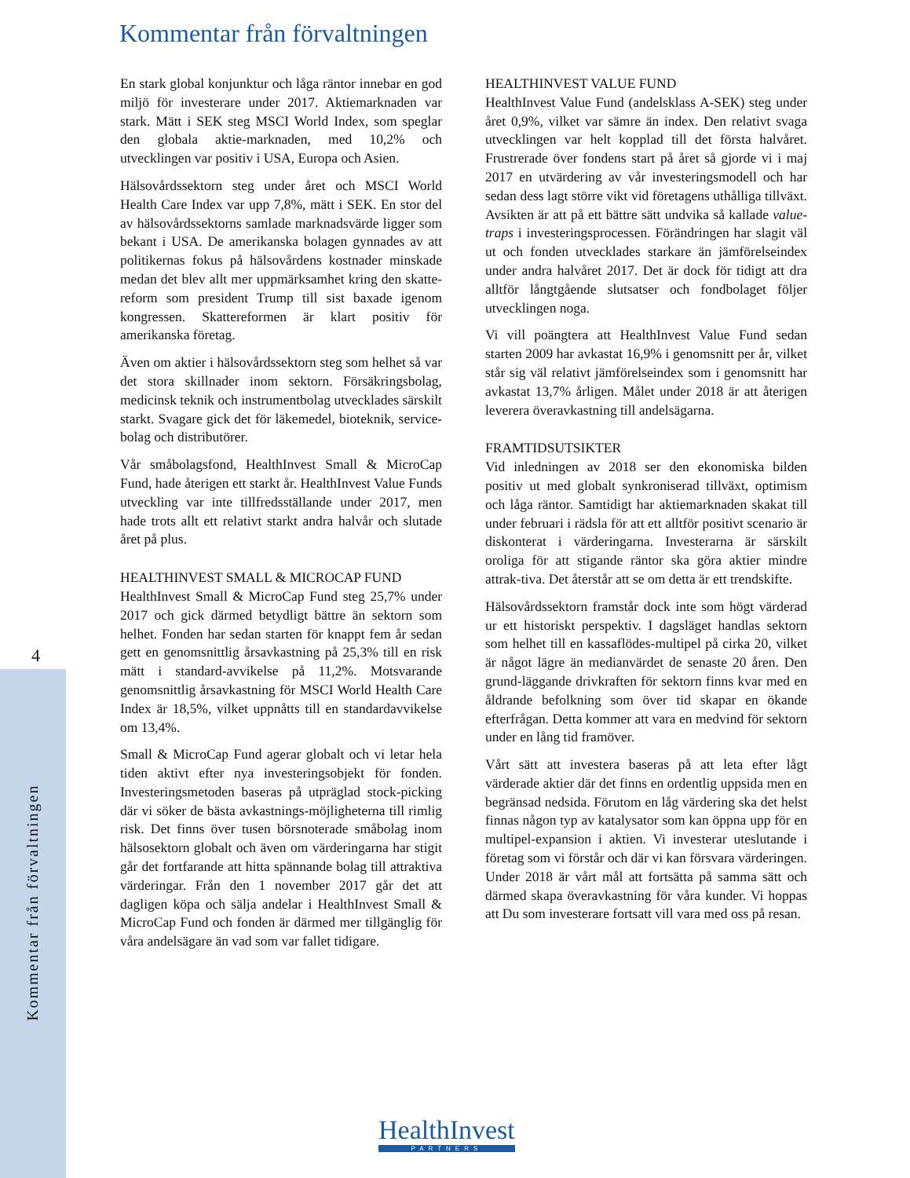4
Kommentar från förvaltningen
Kommentar från förvaltningen
En stark global konjunktur och låga räntor innebar en god miljö för investerare under 2017. Aktiemarknaden var stark. Mätt i SEK steg MSCI World Index, som speglar den globala aktie-marknaden, med 10,2% och utvecklingen var positiv i USA, Europa och Asien.
Hälsovårdssektorn steg under året och MSCI World Health Care Index var upp 7,8%, mätt i SEK. En stor del av hälsovårdssektorns samlade marknadsvärde ligger som bekant i USA. De amerikanska bolagen gynnades av att politikernas fokus på hälsovårdens kostnader minskade medan det blev allt mer uppmärksamhet kring den skatte-reform som president Trump till sist baxade igenom kongressen. Skattereformen är klart positiv för amerikanska företag.
Även om aktier i hälsovårdssektorn steg som helhet så var det stora skillnader inom sektorn. Försäkringsbolag, medicinsk teknik och instrumentbolag utvecklades särskilt starkt. Svagare gick det för läkemedel, bioteknik, service-bolag och distributörer.
Vår småbolagsfond, HealthInvest Small & MicroCap Fund, hade återigen ett starkt år. HealthInvest Value Funds utveckling var inte tillfredsställande under 2017, men hade trots allt ett relativt starkt andra halvår och slutade året på plus.
HEALTHINVEST SMALL & MICROCAP FUND
HealthInvest Small & MicroCap Fund steg 25,7% under 2017 och gick därmed betydligt bättre än sektorn som helhet. Fonden har sedan starten för knappt fem år sedan gett en genomsnittlig årsavkastning på 25,3% till en risk mätt i standard-avvikelse på 11,2%. Motsvarande genomsnittlig årsavkastning för MSCI World Health Care Index är 18,5%, vilket uppnåtts till en standardavvikelse om 13,4%.
Small & MicroCap Fund agerar globalt och vi letar hela tiden aktivt efter nya investeringsobjekt för fonden. Investeringsmetoden baseras på utpräglad stock-picking där vi söker de bästa avkastnings-möjligheterna till rimlig risk. Det finns över tusen börsnoterade småbolag inom hälsosektorn globalt och även om värderingarna har stigit går det fortfarande att hitta spännande bolag till attraktiva värderingar. Från den 1 november 2017 går det att dagligen köpa och sälja andelar i HealthInvest Small & MicroCap Fund och fonden är därmed mer tillgänglig för våra andelsägare än vad som var fallet tidigare.
HEALTHINVEST VALUE FUND
HealthInvest Value Fund (andelsklass A-SEK) steg under året 0,9%, vilket var sämre än index. Den relativt svaga utvecklingen var helt kopplad till det första halvåret. Frustrerade över fondens start på året så gjorde vi i maj 2017 en utvärdering av vår investeringsmodell och har sedan dess lagt större vikt vid företagens uthålliga tillväxt. Avsikten är att på ett bättre sätt undvika så kallade value-traps i investeringsprocessen. Förändringen har slagit väl ut och fonden utvecklades starkare än jämförelseindex under andra halvåret 2017. Det är dock för tidigt att dra alltför långtgående slutsatser och fondbolaget följer utvecklingen noga.
Vi vill poängtera att HealthInvest Value Fund sedan starten 2009 har avkastat 16,9% i genomsnitt per år, vilket står sig väl relativt jämförelseindex som i genomsnitt har avkastat 13,7% årligen. Målet under 2018 är att återigen leverera överavkastning till andelsägarna.
FRAMTIDSUTSIKTER
Vid inledningen av 2018 ser den ekonomiska bilden positiv ut med globalt synkroniserad tillväxt, optimism och låga räntor. Samtidigt har aktiemarknaden skakat till under februari i rädsla för att ett alltför positivt scenario är diskonterat i värderingarna. Investerarna är särskilt oroliga för att stigande räntor ska göra aktier mindre attrak-tiva. Det återstår att se om detta är ett trendskifte.
Hälsovårdssektorn framstår dock inte som högt värderad ur ett historiskt perspektiv. I dagsläget handlas sektorn som helhet till en kassaflödes-multipel på cirka 20, vilket är något lägre än medianvärdet de senaste 20 åren. Den grund-läggande drivkraften för sektorn finns kvar med en åldrande befolkning som över tid skapar en ökande efterfrågan. Detta kommer att vara en medvind för sektorn under en lång tid framöver.
Vårt sätt att investera baseras på att leta efter lågt värderade aktier där det finns en ordentlig uppsida men en begränsad nedsida. Förutom en låg värdering ska det helst finnas någon typ av katalysator som kan öppna upp för en multipel-expansion i aktien. Vi investerar uteslutande i företag som vi förstår och där vi kan försvara värderingen. Under 2018 är vårt mål att fortsätta på samma sätt och därmed skapa överavkastning för våra kunder. Vi hoppas att Du som investerare fortsatt vill vara med oss på resan.
HealthInvest
PARTNERS